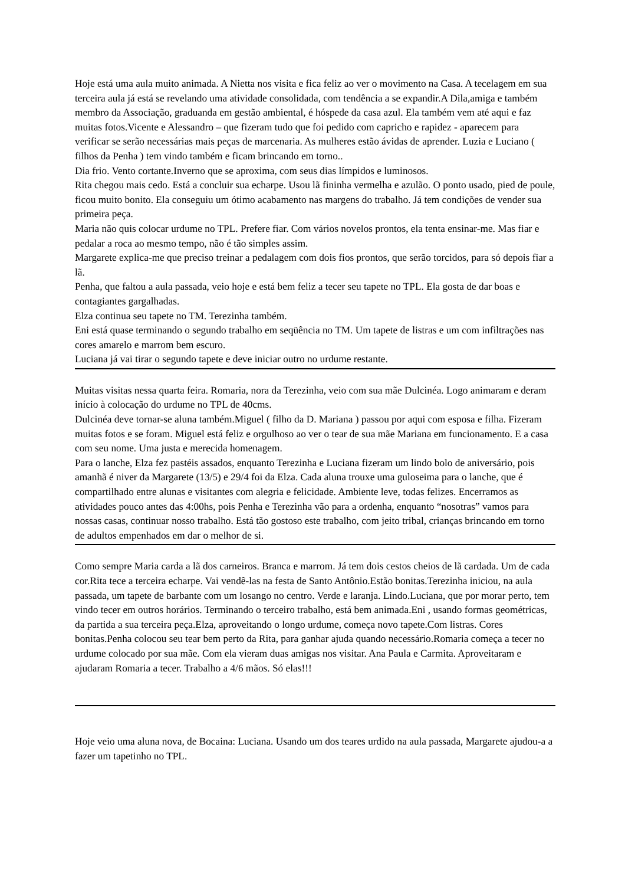Hoje está uma aula muito animada. A Nietta nos visita e fica feliz ao ver o movimento na Casa. A tecelagem em sua terceira aula já está se revelando uma atividade consolidada, com tendência a se expandir.A Dila,amiga e também membro da Associação, graduanda em gestão ambiental, é hóspede da casa azul. Ela também vem até aqui e faz muitas fotos.Vicente e Alessandro – que fizeram tudo que foi pedido com capricho e rapidez - aparecem para verificar se serão necessárias mais peças de marcenaria. As mulheres estão ávidas de aprender. Luzia e Luciano ( filhos da Penha ) tem vindo também e ficam brincando em torno..
Dia frio. Vento cortante.Inverno que se aproxima, com seus dias límpidos e luminosos.
Rita chegou mais cedo. Está a concluir sua echarpe. Usou lã fininha vermelha e azulão. O ponto usado, pied de poule, ficou muito bonito. Ela conseguiu um ótimo acabamento nas margens do trabalho. Já tem condições de vender sua primeira peça.
Maria não quis colocar urdume no TPL. Prefere fiar. Com vários novelos prontos, ela tenta ensinar-me. Mas fiar e pedalar a roca ao mesmo tempo, não é tão simples assim.
Margarete explica-me que preciso treinar a pedalagem com dois fios prontos, que serão torcidos, para só depois fiar a lã.
Penha, que faltou a aula passada, veio hoje e está bem feliz a tecer seu tapete no TPL. Ela gosta de dar boas e contagiantes gargalhadas.
Elza continua seu tapete no TM. Terezinha também.
Eni está quase terminando o segundo trabalho em seqüência no TM. Um tapete de listras e um com infiltrações nas cores amarelo e marrom bem escuro.
Luciana já vai tirar o segundo tapete e deve iniciar outro no urdume restante.
Muitas visitas nessa quarta feira. Romaria, nora da Terezinha, veio com sua mãe Dulcinéa. Logo animaram e deram início à colocação do urdume no TPL de 40cms.
Dulcinéa deve tornar-se aluna também.Miguel ( filho da D. Mariana ) passou por aqui com esposa e filha. Fizeram muitas fotos e se foram. Miguel está feliz e orgulhoso ao ver o tear de sua mãe Mariana em funcionamento. E a casa com seu nome. Uma justa e merecida homenagem.
Para o lanche, Elza fez pastéis assados, enquanto Terezinha e Luciana fizeram um lindo bolo de aniversário, pois amanhã é niver da Margarete (13/5) e 29/4 foi da Elza. Cada aluna trouxe uma guloseima para o lanche, que é compartilhado entre alunas e visitantes com alegria e felicidade. Ambiente leve, todas felizes. Encerramos as atividades pouco antes das 4:00hs, pois Penha e Terezinha vão para a ordenha, enquanto “nosotras” vamos para nossas casas, continuar nosso trabalho. Está tão gostoso este trabalho, com jeito tribal, crianças brincando em torno de adultos empenhados em dar o melhor de si.
Como sempre Maria carda a lã dos carneiros. Branca e marrom. Já tem dois cestos cheios de lã cardada. Um de cada cor.Rita tece a terceira echarpe. Vai vendê-las na festa de Santo Antônio.Estão bonitas.Terezinha iniciou, na aula passada, um tapete de barbante com um losango no centro. Verde e laranja. Lindo.Luciana, que por morar perto, tem vindo tecer em outros horários. Terminando o terceiro trabalho, está bem animada.Eni , usando formas geométricas, da partida a sua terceira peça.Elza, aproveitando o longo urdume, começa novo tapete.Com listras. Cores bonitas.Penha colocou seu tear bem perto da Rita, para ganhar ajuda quando necessário.Romaria começa a tecer no urdume colocado por sua mãe. Com ela vieram duas amigas nos visitar. Ana Paula e Carmita. Aproveitaram e ajudaram Romaria a tecer. Trabalho a 4/6 mãos. Só elas!!!
Hoje veio uma aluna nova, de Bocaina: Luciana. Usando um dos teares urdido na aula passada, Margarete ajudou-a a fazer um tapetinho no TPL.